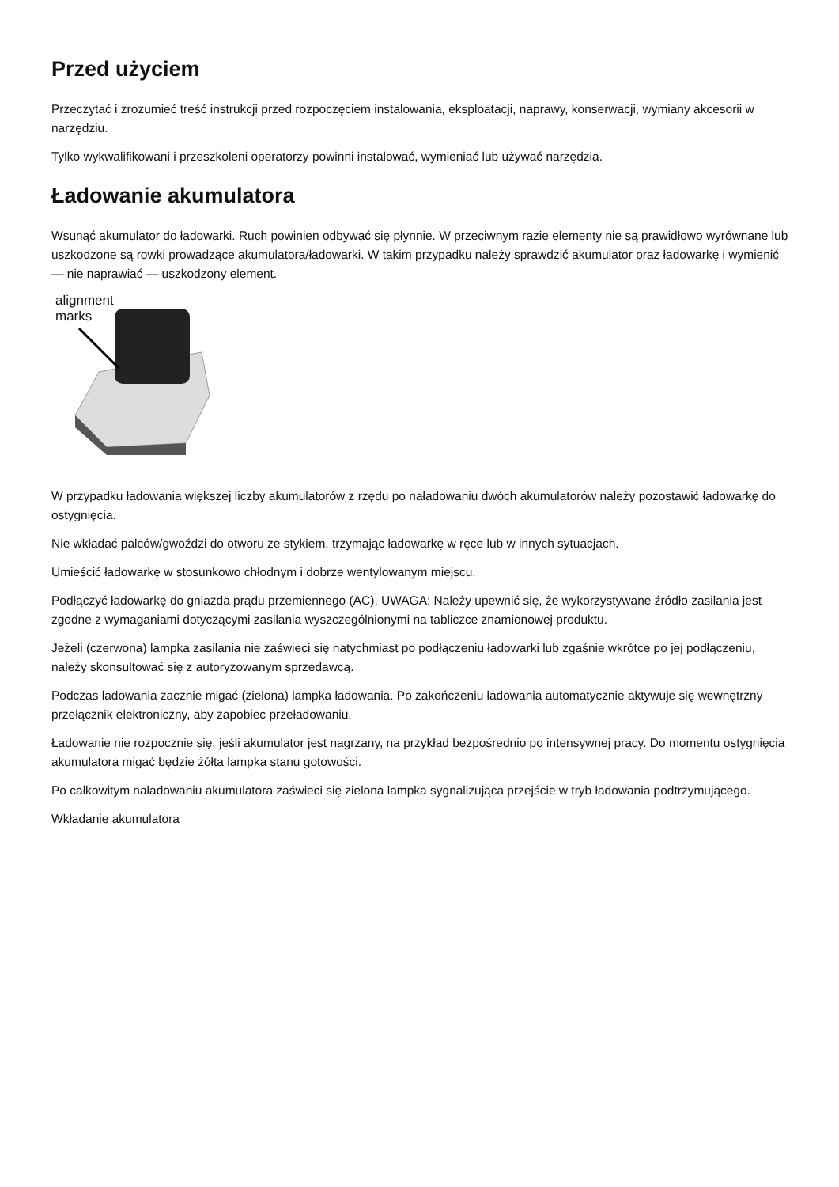Przed użyciem
Przeczytać i zrozumieć treść instrukcji przed rozpoczęciem instalowania, eksploatacji, naprawy, konserwacji, wymiany akcesorii w narzędziu.
Tylko wykwalifikowani i przeszkoleni operatorzy powinni instalować, wymieniać lub używać narzędzia.
Ładowanie akumulatora
Wsunąć akumulator do ładowarki. Ruch powinien odbywać się płynnie. W przeciwnym razie elementy nie są prawidłowo wyrównane lub uszkodzone są rowki prowadzące akumulatora/ładowarki. W takim przypadku należy sprawdzić akumulator oraz ładowarkę i wymienić — nie naprawiać — uszkodzony element.
alignment
marks
W przypadku ładowania większej liczby akumulatorów z rzędu po naładowaniu dwóch akumulatorów należy pozostawić ładowarkę do ostygnięcia.
Nie wkładać palców/gwoździ do otworu ze stykiem, trzymając ładowarkę w ręce lub w innych sytuacjach.
Umieścić ładowarkę w stosunkowo chłodnym i dobrze wentylowanym miejscu.
Podłączyć ładowarkę do gniazda prądu przemiennego (AC). UWAGA: Należy upewnić się, że wykorzystywane źródło zasilania jest zgodne z wymaganiami dotyczącymi zasilania wyszczególnionymi na tabliczce znamionowej produktu.
Jeżeli (czerwona) lampka zasilania nie zaświeci się natychmiast po podłączeniu ładowarki lub zgaśnie wkrótce po jej podłączeniu, należy skonsultować się z autoryzowanym sprzedawcą.
Podczas ładowania zacznie migać (zielona) lampka ładowania. Po zakończeniu ładowania automatycznie aktywuje się wewnętrzny przełącznik elektroniczny, aby zapobiec przeładowaniu.
Ładowanie nie rozpocznie się, jeśli akumulator jest nagrzany, na przykład bezpośrednio po intensywnej pracy. Do momentu ostygnięcia akumulatora migać będzie żółta lampka stanu gotowości.
Po całkowitym naładowaniu akumulatora zaświeci się zielona lampka sygnalizująca przejście w tryb ładowania podtrzymującego.
Wkładanie akumulatora